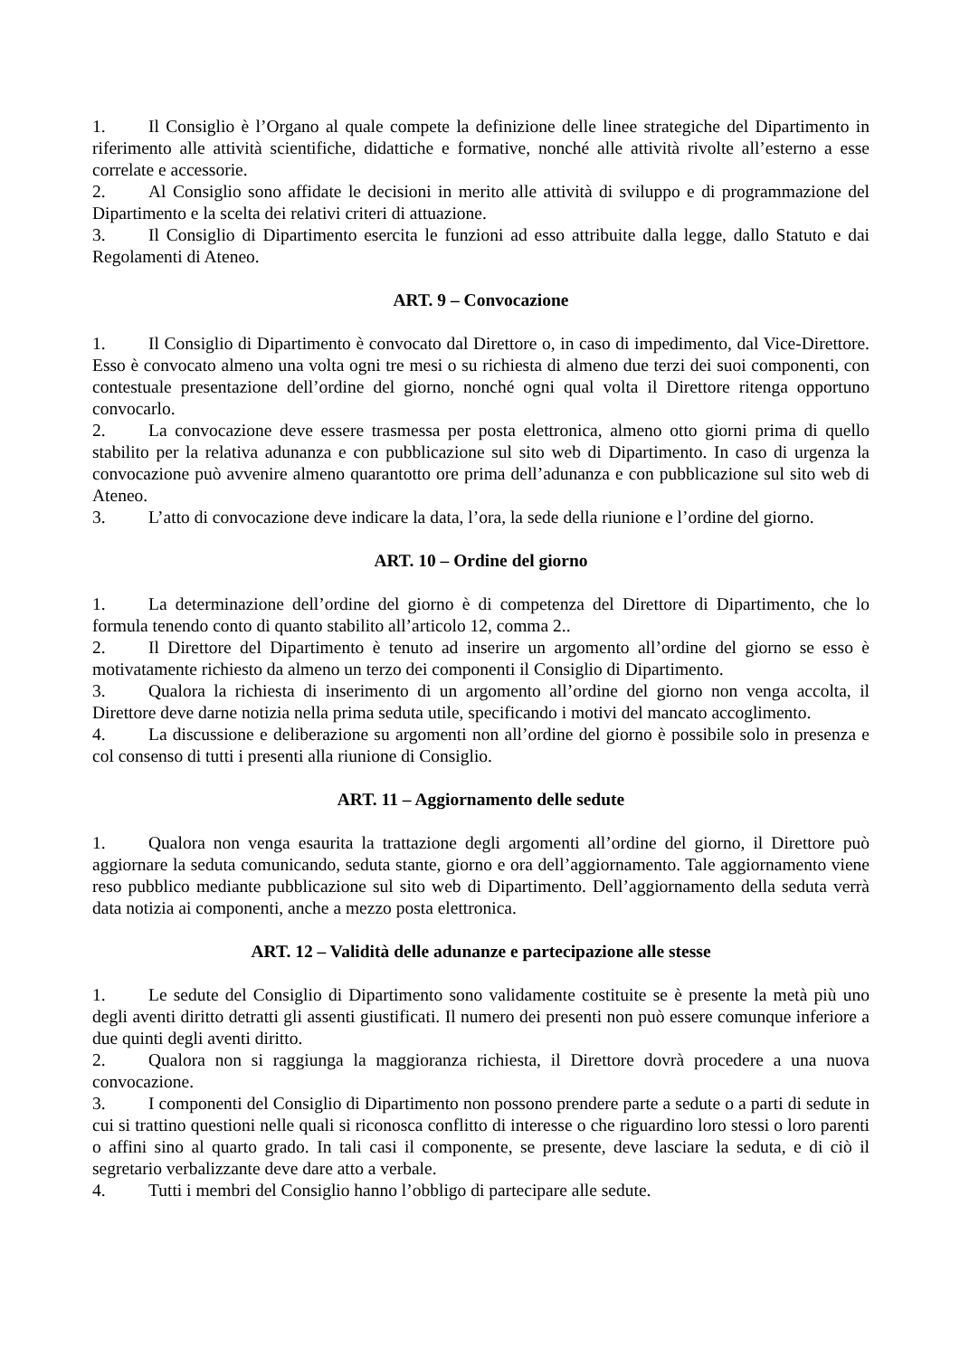1. Il Consiglio è l’Organo al quale compete la definizione delle linee strategiche del Dipartimento in riferimento alle attività scientifiche, didattiche e formative, nonché alle attività rivolte all’esterno a esse correlate e accessorie.
2. Al Consiglio sono affidate le decisioni in merito alle attività di sviluppo e di programmazione del Dipartimento e la scelta dei relativi criteri di attuazione.
3. Il Consiglio di Dipartimento esercita le funzioni ad esso attribuite dalla legge, dallo Statuto e dai Regolamenti di Ateneo.
ART. 9 – Convocazione
1. Il Consiglio di Dipartimento è convocato dal Direttore o, in caso di impedimento, dal Vice-Direttore. Esso è convocato almeno una volta ogni tre mesi o su richiesta di almeno due terzi dei suoi componenti, con contestuale presentazione dell’ordine del giorno, nonché ogni qual volta il Direttore ritenga opportuno convocarlo.
2. La convocazione deve essere trasmessa per posta elettronica, almeno otto giorni prima di quello stabilito per la relativa adunanza e con pubblicazione sul sito web di Dipartimento. In caso di urgenza la convocazione può avvenire almeno quarantotto ore prima dell’adunanza e con pubblicazione sul sito web di Ateneo.
3. L’atto di convocazione deve indicare la data, l’ora, la sede della riunione e l’ordine del giorno.
ART. 10 – Ordine del giorno
1. La determinazione dell’ordine del giorno è di competenza del Direttore di Dipartimento, che lo formula tenendo conto di quanto stabilito all’articolo 12, comma 2..
2. Il Direttore del Dipartimento è tenuto ad inserire un argomento all’ordine del giorno se esso è motivatamente richiesto da almeno un terzo dei componenti il Consiglio di Dipartimento.
3. Qualora la richiesta di inserimento di un argomento all’ordine del giorno non venga accolta, il Direttore deve darne notizia nella prima seduta utile, specificando i motivi del mancato accoglimento.
4. La discussione e deliberazione su argomenti non all’ordine del giorno è possibile solo in presenza e col consenso di tutti i presenti alla riunione di Consiglio.
ART. 11 – Aggiornamento delle sedute
1. Qualora non venga esaurita la trattazione degli argomenti all’ordine del giorno, il Direttore può aggiornare la seduta comunicando, seduta stante, giorno e ora dell’aggiornamento. Tale aggiornamento viene reso pubblico mediante pubblicazione sul sito web di Dipartimento. Dell’aggiornamento della seduta verrà data notizia ai componenti, anche a mezzo posta elettronica.
ART. 12 – Validità delle adunanze e partecipazione alle stesse
1. Le sedute del Consiglio di Dipartimento sono validamente costituite se è presente la metà più uno degli aventi diritto detratti gli assenti giustificati. Il numero dei presenti non può essere comunque inferiore a due quinti degli aventi diritto.
2. Qualora non si raggiunga la maggioranza richiesta, il Direttore dovrà procedere a una nuova convocazione.
3. I componenti del Consiglio di Dipartimento non possono prendere parte a sedute o a parti di sedute in cui si trattino questioni nelle quali si riconosca conflitto di interesse o che riguardino loro stessi o loro parenti o affini sino al quarto grado. In tali casi il componente, se presente, deve lasciare la seduta, e di ciò il segretario verbalizzante deve dare atto a verbale.
4. Tutti i membri del Consiglio hanno l’obbligo di partecipare alle sedute.